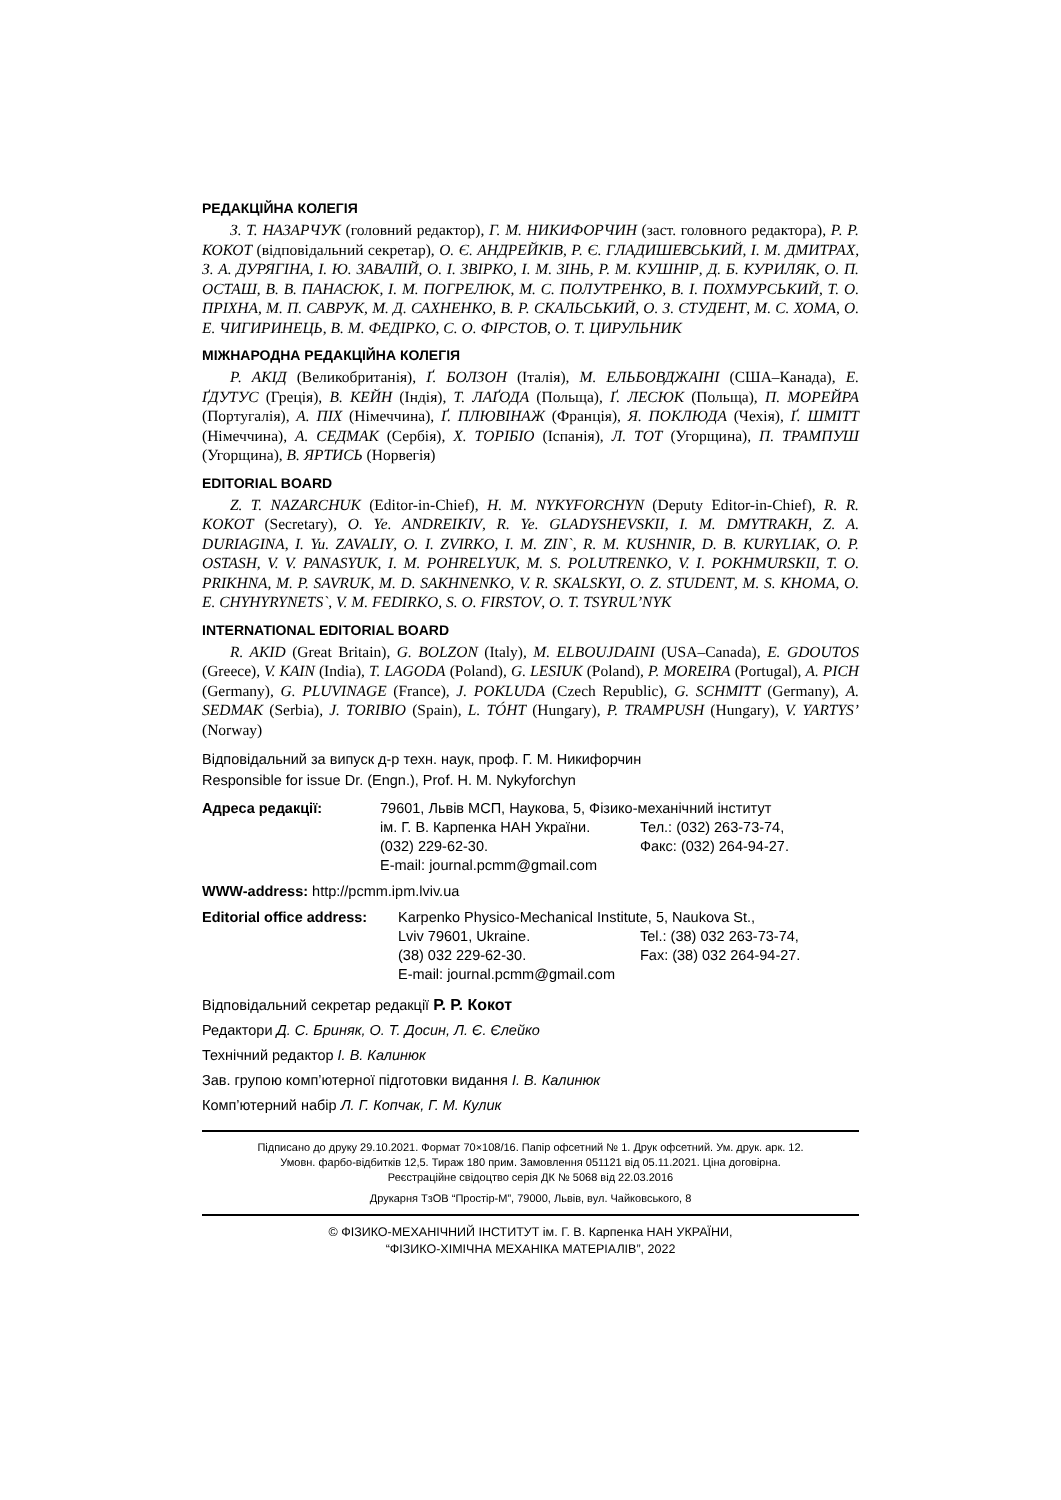РЕДАКЦІЙНА КОЛЕГІЯ
З. Т. НАЗАРЧУК (головний редактор), Г. М. НИКИФОРЧИН (заст. головного редактора), Р. Р. КОКОТ (відповідальний секретар), О. Є. АНДРЕЙКІВ, Р. Є. ГЛАДИШЕВСЬКИЙ, І. М. ДМИТРАХ, З. А. ДУРЯГІНА, І. Ю. ЗАВАЛІЙ, О. І. ЗВІРКО, І. М. ЗІНЬ, Р. М. КУШНІР, Д. Б. КУРИЛЯК, О. П. ОСТАШ, В. В. ПАНАСЮК, І. М. ПОГРЕЛЮК, М. С. ПОЛУТРЕНКО, В. І. ПОХМУРСЬКИЙ, Т. О. ПРІХНА, М. П. САВРУК, М. Д. САХНЕНКО, В. Р. СКАЛЬСЬКИЙ, О. З. СТУДЕНТ, М. С. ХОМА, О. Е. ЧИГИРИНЕЦЬ, В. М. ФЕДІРКО, С. О. ФІРСТОВ, О. Т. ЦИРУЛЬНИК
МІЖНАРОДНА РЕДАКЦІЙНА КОЛЕГІЯ
Р. АКІД (Великобританія), Ґ. БОЛЗОН (Італія), М. ЕЛЬБОВДЖАІНІ (США–Канада), Е. ҐДУТУС (Греція), В. КЕЙН (Індія), Т. ЛАҐОДА (Польща), Ґ. ЛЕСЮК (Польща), П. МОРЕЙРА (Португалія), А. ПІХ (Німеччина), Ґ. ПЛЮВІНАЖ (Франція), Я. ПОКЛЮДА (Чехія), Ґ. ШМІТТ (Німеччина), А. СЕДМАК (Сербія), Х. ТОРІБІО (Іспанія), Л. ТОТ (Угорщина), П. ТРАМПУШ (Угорщина), В. ЯРТИСЬ (Норвегія)
EDITORIAL BOARD
Z. T. NAZARCHUK (Editor-in-Chief), H. M. NYKYFORCHYN (Deputy Editor-in-Chief), R. R. KOKOT (Secretary), O. Ye. ANDREIKIV, R. Ye. GLADYSHEVSKII, I. M. DMYTRAKH, Z. A. DURIAGINA, I. Yu. ZAVALIY, O. I. ZVIRKO, I. M. ZIN`, R. M. KUSHNIR, D. B. KURYLIAK, O. P. OSTASH, V. V. PANASYUK, I. M. POHRELYUK, M. S. POLUTRENKO, V. I. POKHMURSKII, T. O. PRIKHNA, M. P. SAVRUK, M. D. SAKHNENKO, V. R. SKALSKYI, O. Z. STUDENT, M. S. KHOMA, O. E. CHYHYRYNETS`, V. M. FEDIRKO, S. O. FIRSTOV, O. T. TSYRUL’NYK
INTERNATIONAL EDITORIAL BOARD
R. AKID (Great Britain), G. BOLZON (Italy), M. ELBOUJDAINI (USA–Canada), E. GDOUTOS (Greece), V. KAIN (India), T. LAGODA (Poland), G. LESIUK (Poland), P. MOREIRA (Portugal), A. PICH (Germany), G. PLUVINAGE (France), J. POKLUDA (Czech Republic), G. SCHMITT (Germany), A. SEDMAK (Serbia), J. TORIBIO (Spain), L. TÓHT (Hungary), P. TRAMPUSH (Hungary), V. YARTYS’ (Norway)
Відповідальний за випуск д-р техн. наук, проф. Г. М. Никифорчин
Responsible for issue Dr. (Engn.), Prof. H. M. Nykyforchyn
| Адреса редакції: | 79601, Львів МСП, Наукова, 5, Фізико-механічний інститут | |
| | ім. Г. В. Карпенка НАН України. | Тел.: (032) 263-73-74, |
| | (032) 229-62-30. | Факс: (032) 264-94-27. |
| | E-mail: journal.pcmm@gmail.com | |
WWW-address: http://pcmm.ipm.lviv.ua
| Editorial office address: | Karpenko Physico-Mechanical Institute, 5, Naukova St., | |
| | Lviv 79601, Ukraine. | Tel.: (38) 032 263-73-74, |
| | (38) 032 229-62-30. | Fax: (38) 032 264-94-27. |
| | E-mail: journal.pcmm@gmail.com | |
Відповідальний секретар редакції Р. Р. Кокот
Редактори Д. С. Бриняк, О. Т. Досин, Л. Є. Єлейко
Технічний редактор І. В. Калинюк
Зав. групою комп’ютерної підготовки видання І. В. Калинюк
Комп’ютерний набір Л. Г. Копчак, Г. М. Кулик
Підписано до друку 29.10.2021. Формат 70×108/16. Папір офсетний № 1. Друк офсетний. Ум. друк. арк. 12.
Умовн. фарбо-відбитків 12,5. Тираж 180 прим. Замовлення 051121 від 05.11.2021. Ціна договірна.
Реєстраційне свідоцтво серія ДК № 5068 від 22.03.2016
Друкарня ТзОВ “Простір-М”, 79000, Львів, вул. Чайковського, 8
© ФІЗИКО-МЕХАНІЧНИЙ ІНСТИТУТ ім. Г. В. Карпенка НАН УКРАЇНИ,
“ФІЗИКО-ХІМІЧНА МЕХАНІКА МАТЕРІАЛІВ”, 2022